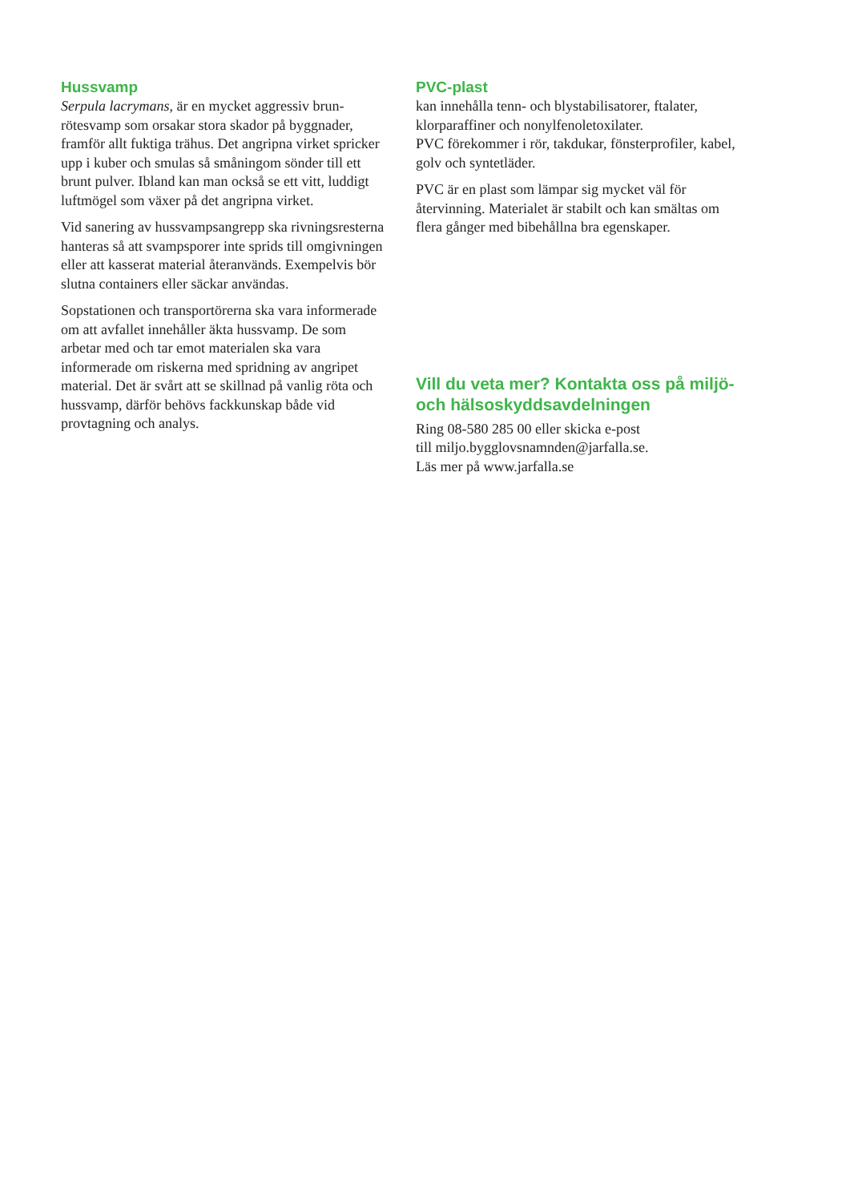Hussvamp
Serpula lacrymans, är en mycket aggressiv brun­rötesvamp som orsakar stora skador på byggnader, framför allt fuktiga trähus. Det angripna virket spricker upp i kuber och smulas så småningom sönder till ett brunt pulver. Ibland kan man också se ett vitt, luddigt luftmögel som växer på det angripna virket.
Vid sanering av hussvampsangrepp ska rivnings­resterna hanteras så att svampsporer inte sprids till omgivningen eller att kasserat material återanvänds. Exempelvis bör slutna containers eller säckar användas.
Sopstationen och transportörerna ska vara in­formerade om att avfallet innehåller äkta hussvamp. De som arbetar med och tar emot materialen ska vara informerade om riskerna med spridning av angripet material. Det är svårt att se skillnad på vanlig röta och hussvamp, därför behövs fack­kunskap både vid provtagning och analys.
PVC-plast
kan innehålla tenn- och blystabilisatorer, ftalater, klorparaffiner och nonylfenoletoxilater.
PVC förekommer i rör, takdukar, fönsterprofiler, kabel, golv och syntetläder.
PVC är en plast som lämpar sig mycket väl för återvinning. Materialet är stabilt och kan smältas om flera gånger med bibehållna bra egenskaper.
Vill du veta mer? Kontakta oss på miljö- och hälsoskyddsavdelningen
Ring 08-580 285 00 eller skicka e-post
till miljo.bygglovsnamnden@jarfalla.se.
Läs mer på www.jarfalla.se